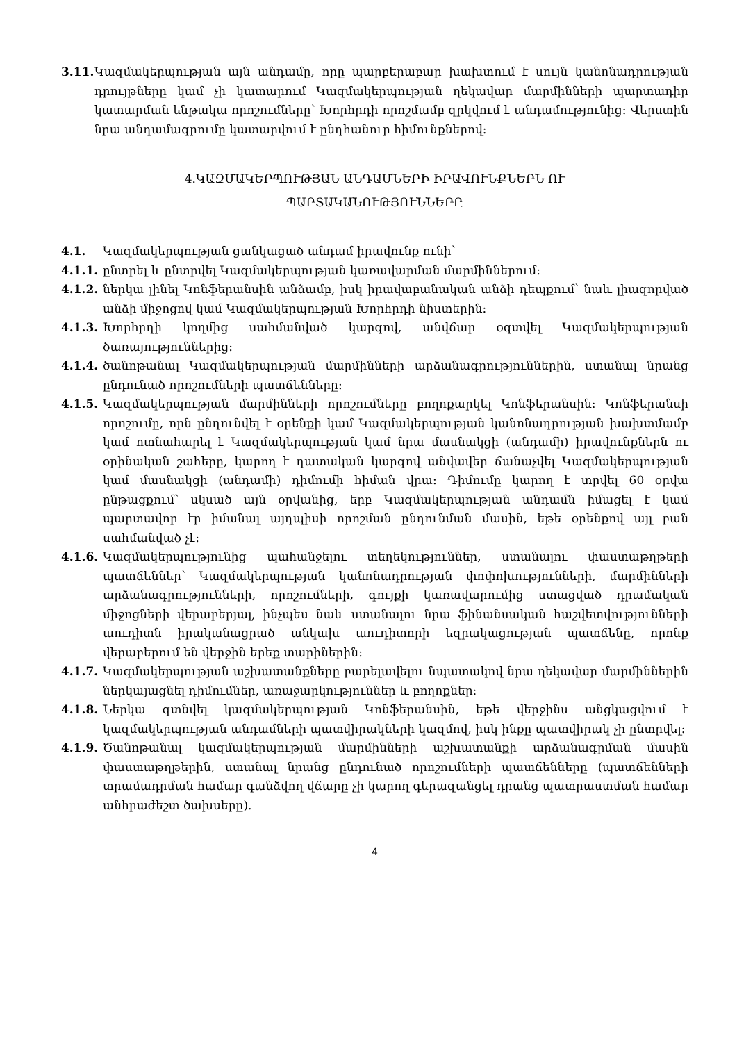3.11. Կազմակերպության այն անդամը, որը պարբերաբար խախտում է սույն կանոնադրության դրույթները կամ չի կատարում Կազմակերպության ղեկավար մարմինների պարտադիր կատարման ենթակա որոշումները՝ Խորհրդի որոշմամբ զրկվում է անդամությունից: Վերստին նրա անդամագրումը կատարվում է ընդհանուր հիմունքներով:
4.ԿԱԶՄԱԿԵՐՊՈՒԹՅԱՆ ԱՆԴԱՄՆԵՐԻ ԻՐԱՎՈՒՆՔՆԵՐՆ ՈՒ
ՊԱՐՏԱԿԱՆՈՒԹՅՈՒՆՆԵՐԸ
4.1. Կազմակերպության ցանկացած անդամ իրավունք ունի՝
4.1.1. ընտրել և ընտրվել Կազմակերպության կառավարման մարմիններում:
4.1.2. ներկա լինել Կոնֆերանսին անձամբ, իսկ իրավաբանական անձի դեպքում՝ նաև լիազորված անձի միջոցով կամ Կազմակերպության Խորհրդի նիստերին:
4.1.3. Խորհրդի կողմից սահմանված կարգով, անվճար օգտվել Կազմակերպության ծառայություններից:
4.1.4. ծանոթանալ Կազմակերպության մարմինների արձանագրություններին, ստանալ նրանց ընդունած որոշումների պատճենները:
4.1.5. Կազմակերպության մարմինների որոշումները բողոքարկել Կոնֆերանսին: Կոնֆերանսի որոշումը, որն ընդունվել է օրենքի կամ Կազմակերպության կանոնադրության խախտմամբ կամ ոտնահարել է Կազմակերպության կամ նրա մասնակցի (անդամի) իրավունքներն ու օրինական շահերը, կարող է դատական կարգով անվավեր ճանաչվել Կազմակերպության կամ մասնակցի (անդամի) դիմումի հիման վրա: Դիմումը կարող է տրվել 60 օրվա ընթացքում՝ սկսած այն օրվանից, երբ Կազմակերպության անդամն իմացել է կամ պարտավոր էր իմանալ այդպիսի որոշման ընդունման մասին, եթե օրենքով այլ բան սահմանված չէ:
4.1.6. Կազմակերպությունից պահանջելու տեղեկություններ, ստանալու փաստաթղթերի պատճեններ՝ Կազմակերպության կանոնադրության փոփոխությունների, մարմինների արձանագրությունների, որոշումների, գույքի կառավարումից ստացված դրամական միջոցների վերաբերյալ, ինչպես նաև ստանալու նրա ֆինանսական հաշվետվությունների աուդիտն իրականացրած անկախ աուդիտորի եզրակացության պատճենը, որոնք վերաբերում են վերջին երեք տարիներին:
4.1.7. Կազմակերպության աշխատանքները բարելավելու նպատակով նրա ղեկավար մարմիններին ներկայացնել դիմումներ, առաջարկություններ և բողոքներ:
4.1.8. Ներկա գտնվել կազմակերպության Կոնֆերանսին, եթե վերջինս անցկացվում է կազմակերպության անդամների պատվիրակների կազմով, իսկ ինքը պատվիրակ չի ընտրվել:
4.1.9. Ծանոթանալ կազմակերպության մարմինների աշխատանքի արձանագրման մասին փաստաթղթերին, ստանալ նրանց ընդունած որոշումների պատճենները (պատճենների տրամադրման համար գանձվող վճարը չի կարող գերազանցել դրանց պատրաստման համար անհրաժեշտ ծախսերը).
4